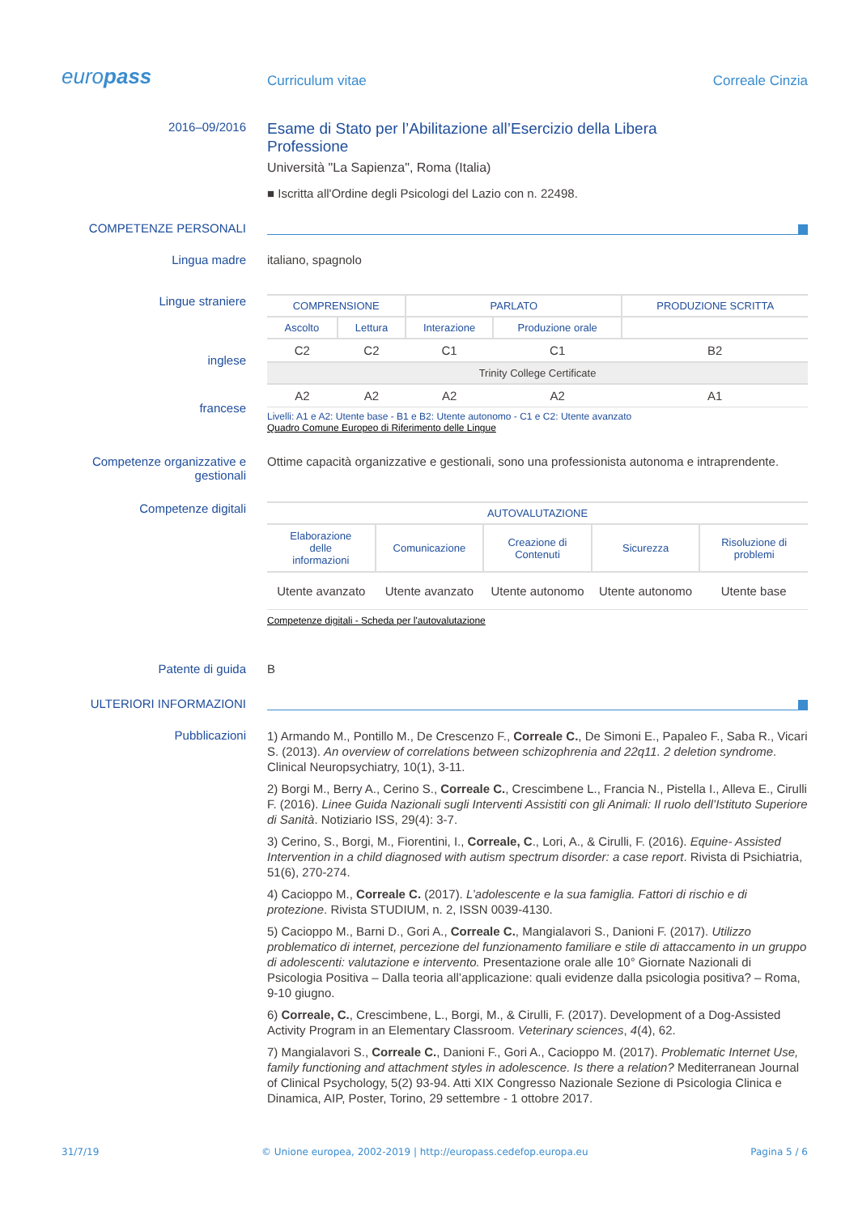europass
Curriculum vitae
Correale Cinzia
2016–09/2016
Esame di Stato per l’Abilitazione all’Esercizio della Libera
Professione
Università "La Sapienza", Roma (Italia)
■ Iscritta all'Ordine degli Psicologi del Lazio con n. 22498.
COMPETENZE PERSONALI
Lingua madre italiano, spagnolo
Lingue straniere
inglese
francese
| COMPRENSIONE | | PARLATO | | PRODUZIONE SCRITTA |
| --- | --- | --- | --- | --- |
| Ascolto | Lettura | Interazione | Produzione orale | |
| C2 | C2 | C1 | C1 | B2 |
| Trinity College Certificate | | | | |
| A2 | A2 | A2 | A2 | A1 |
Livelli: A1 e A2: Utente base - B1 e B2: Utente autonomo - C1 e C2: Utente avanzato
Quadro Comune Europeo di Riferimento delle Lingue
Competenze organizzative e gestionali
Ottime capacità organizzative e gestionali, sono una professionista autonoma e intraprendente.
Competenze digitali
| AUTOVALUTAZIONE | | | | |
| --- | --- | --- | --- | --- |
| Elaborazione delle informazioni | Comunicazione | Creazione di Contenuti | Sicurezza | Risoluzione di problemi |
| Utente avanzato | Utente avanzato | Utente autonomo | Utente autonomo | Utente base |
Competenze digitali - Scheda per l'autovalutazione
Patente di guida B
ULTERIORI INFORMAZIONI
Pubblicazioni
1) Armando M., Pontillo M., De Crescenzo F., Correale C., De Simoni E., Papaleo F., Saba R., Vicari S. (2013). An overview of correlations between schizophrenia and 22q11. 2 deletion syndrome. Clinical Neuropsychiatry, 10(1), 3-11.
2) Borgi M., Berry A., Cerino S., Correale C., Crescimbene L., Francia N., Pistella I., Alleva E., Cirulli F. (2016). Linee Guida Nazionali sugli Interventi Assistiti con gli Animali: Il ruolo dell’Istituto Superiore di Sanità. Notiziario ISS, 29(4): 3-7.
3) Cerino, S., Borgi, M., Fiorentini, I., Correale, C., Lori, A., & Cirulli, F. (2016). Equine- Assisted Intervention in a child diagnosed with autism spectrum disorder: a case report. Rivista di Psichiatria, 51(6), 270-274.
4) Cacioppo M., Correale C. (2017). L’adolescente e la sua famiglia. Fattori di rischio e di protezione. Rivista STUDIUM, n. 2, ISSN 0039-4130.
5) Cacioppo M., Barni D., Gori A., Correale C., Mangialavori S., Danioni F. (2017). Utilizzo problematico di internet, percezione del funzionamento familiare e stile di attaccamento in un gruppo di adolescenti: valutazione e intervento. Presentazione orale alle 10° Giornate Nazionali di Psicologia Positiva – Dalla teoria all’applicazione: quali evidenze dalla psicologia positiva? – Roma, 9-10 giugno.
6) Correale, C., Crescimbene, L., Borgi, M., & Cirulli, F. (2017). Development of a Dog-Assisted Activity Program in an Elementary Classroom. Veterinary sciences, 4(4), 62.
7) Mangialavori S., Correale C., Danioni F., Gori A., Cacioppo M. (2017). Problematic Internet Use, family functioning and attachment styles in adolescence. Is there a relation? Mediterranean Journal of Clinical Psychology, 5(2) 93-94. Atti XIX Congresso Nazionale Sezione di Psicologia Clinica e Dinamica, AIP, Poster, Torino, 29 settembre - 1 ottobre 2017.
31/7/19 © Unione europea, 2002-2019 | http://europass.cedefop.europa.eu Pagina 5 / 6